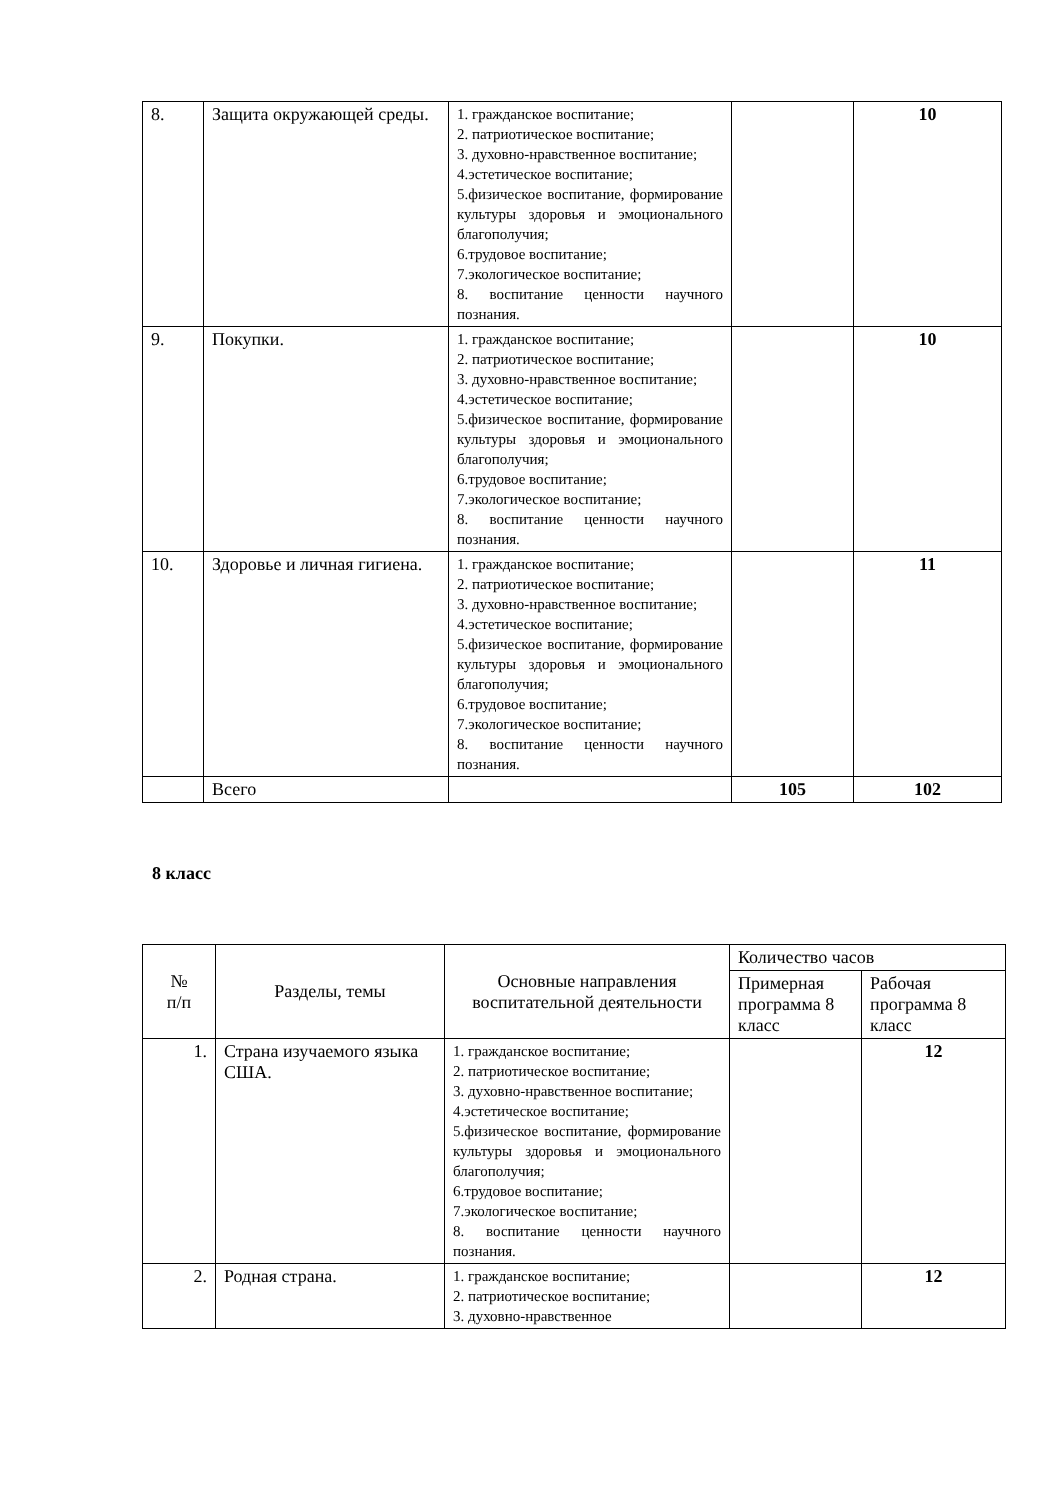| 8. | Защита окружающей среды. | 1. гражданское воспитание; 2. патриотическое воспитание; 3. духовно-нравственное воспитание; 4.эстетическое воспитание; 5.физическое воспитание, формирование культуры здоровья и эмоционального благополучия; 6.трудовое воспитание; 7.экологическое воспитание; 8. воспитание ценности научного познания. | | 10 |
| 9. | Покупки. | 1. гражданское воспитание; 2. патриотическое воспитание; 3. духовно-нравственное воспитание; 4.эстетическое воспитание; 5.физическое воспитание, формирование культуры здоровья и эмоционального благополучия; 6.трудовое воспитание; 7.экологическое воспитание; 8. воспитание ценности научного познания. | | 10 |
| 10. | Здоровье и личная гигиена. | 1. гражданское воспитание; 2. патриотическое воспитание; 3. духовно-нравственное воспитание; 4.эстетическое воспитание; 5.физическое воспитание, формирование культуры здоровья и эмоционального благополучия; 6.трудовое воспитание; 7.экологическое воспитание; 8. воспитание ценности научного познания. | | 11 |
| | Всего | | 105 | 102 |
8 класс
| № п/п | Разделы, темы | Основные направления воспитательной деятельности | Количество часов | |
| --- | --- | --- | --- | --- |
| | | | Примерная программа 8 класс | Рабочая программа 8 класс |
| 1. | Страна изучаемого языка США. | 1. гражданское воспитание; 2. патриотическое воспитание; 3. духовно-нравственное воспитание; 4.эстетическое воспитание; 5.физическое воспитание, формирование культуры здоровья и эмоционального благополучия; 6.трудовое воспитание; 7.экологическое воспитание; 8. воспитание ценности научного познания. | | 12 |
| 2. | Родная страна. | 1. гражданское воспитание; 2. патриотическое воспитание; 3. духовно-нравственное | | 12 |